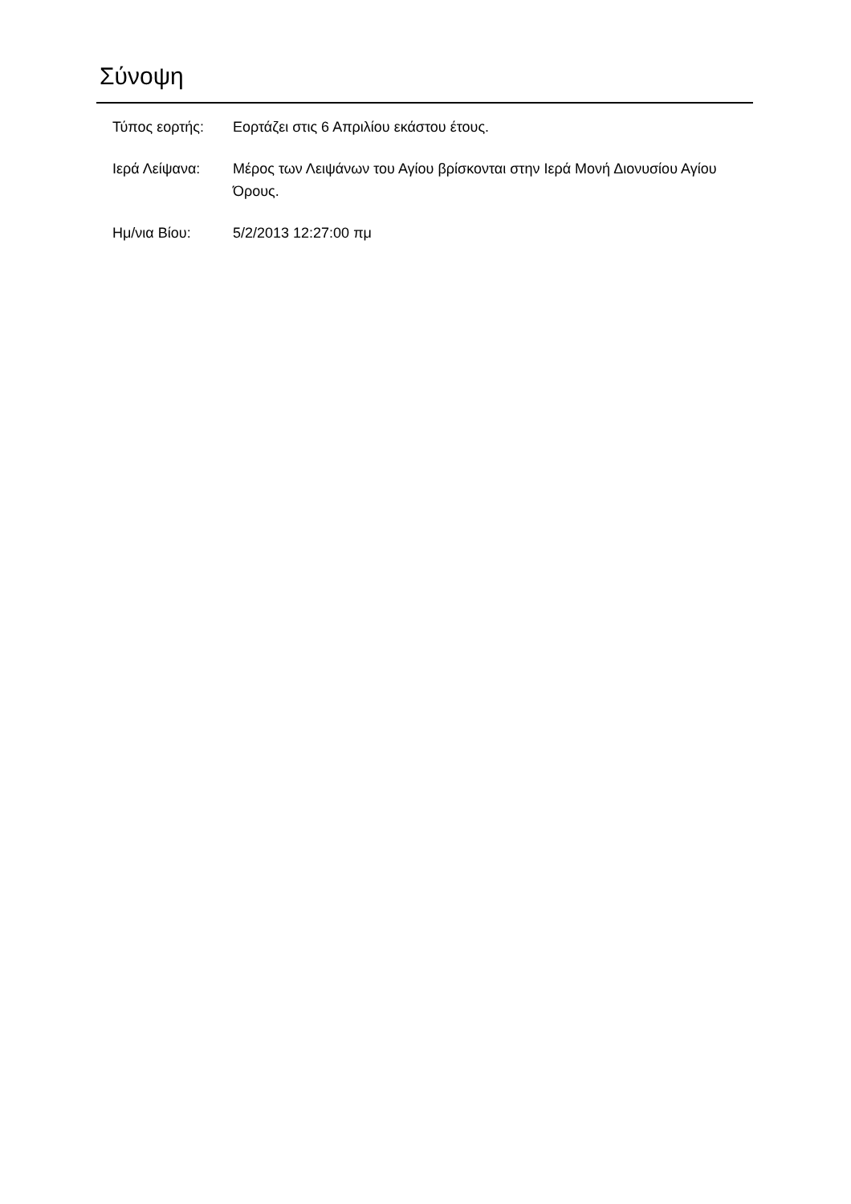Σύνοψη
| Τύπος εορτής: | Εορτάζει στις 6 Απριλίου εκάστου έτους. |
| Ιερά Λείψανα: | Μέρος των Λειψάνων του Αγίου βρίσκονται στην Ιερά Μονή Διονυσίου Αγίου Όρους. |
| Ημ/νια Βίου: | 5/2/2013 12:27:00 πμ |